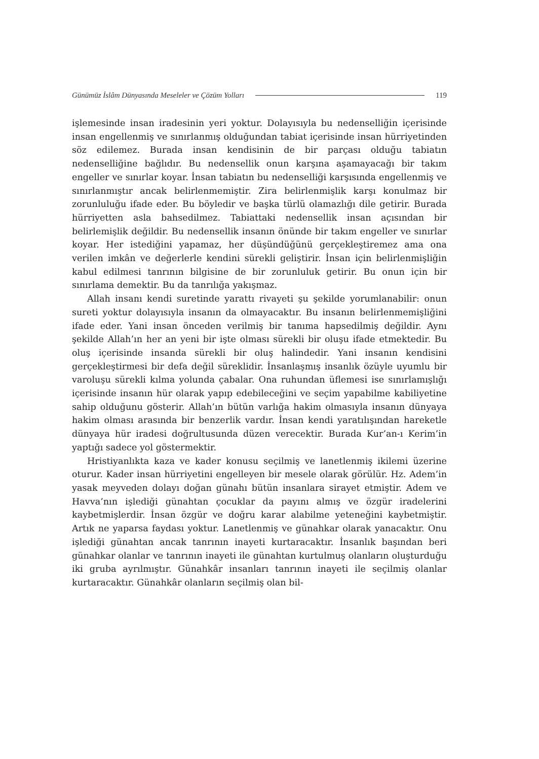Günümüz İslâm Dünyasında Meseleler ve Çözüm Yolları 119
işlemesinde insan iradesinin yeri yoktur. Dolayısıyla bu nedenselliğin içerisinde insan engellenmiş ve sınırlanmış olduğundan tabiat içerisinde insan hürriyetinden söz edilemez. Burada insan kendisinin de bir parçası olduğu tabiatın nedenselliğine bağlıdır. Bu nedensellik onun karşına aşamayacağı bir takım engeller ve sınırlar koyar. İnsan tabiatın bu nedenselliği karşısında engellenmiş ve sınırlanmıştır ancak belirlenmemiştir. Zira belirlenmişlik karşı konulmaz bir zorunluluğu ifade eder. Bu böyledir ve başka türlü olamazlığı dile getirir. Burada hürriyetten asla bahsedilmez. Tabiattaki nedensellik insan açısından bir belirlemişlik değildir. Bu nedensellik insanın önünde bir takım engeller ve sınırlar koyar. Her istediğini yapamaz, her düşündüğünü gerçekleştiremez ama ona verilen imkân ve değerlerle kendini sürekli geliştirir. İnsan için belirlenmişliğin kabul edilmesi tanrının bilgisine de bir zorunluluk getirir. Bu onun için bir sınırlama demektir. Bu da tanrılığa yakışmaz.
Allah insanı kendi suretinde yarattı rivayeti şu şekilde yorumlanabilir: onun sureti yoktur dolayısıyla insanın da olmayacaktır. Bu insanın belirlenmemişliğini ifade eder. Yani insan önceden verilmiş bir tanıma hapsedilmiş değildir. Aynı şekilde Allah’ın her an yeni bir işte olması sürekli bir oluşu ifade etmektedir. Bu oluş içerisinde insanda sürekli bir oluş halindedir. Yani insanın kendisini gerçekleştirmesi bir defa değil süreklidir. İnsanlaşmış insanlık özüyle uyumlu bir varoluşu sürekli kılma yolunda çabalar. Ona ruhundan üflemesi ise sınırlamışlığı içerisinde insanın hür olarak yapıp edebileceğini ve seçim yapabilme kabiliyetine sahip olduğunu gösterir. Allah’ın bütün varlığa hakim olmasıyla insanın dünyaya hakim olması arasında bir benzerlik vardır. İnsan kendi yaratılışından hareketle dünyaya hür iradesi doğrultusunda düzen verecektir. Burada Kur’an-ı Kerim’in yaptığı sadece yol göstermektir.
Hristiyanlıkta kaza ve kader konusu seçilmiş ve lanetlenmiş ikilemi üzerine oturur. Kader insan hürriyetini engelleyen bir mesele olarak görülür. Hz. Adem’in yasak meyveden dolayı doğan günahı bütün insanlara sirayet etmiştir. Adem ve Havva’nın işlediği günahtan çocuklar da payını almış ve özgür iradelerini kaybetmişlerdir. İnsan özgür ve doğru karar alabilme yeteneğini kaybetmiştir. Artık ne yaparsa faydası yoktur. Lanetlenmiş ve günahkar olarak yanacaktır. Onu işlediği günahtan ancak tanrının inayeti kurtaracaktır. İnsanlık başından beri günahkar olanlar ve tanrının inayeti ile günahtan kurtulmuş olanların oluşturduğu iki gruba ayrılmıştır. Günahkâr insanları tanrının inayeti ile seçilmiş olanlar kurtaracaktır. Günahkâr olanların seçilmiş olan bil-